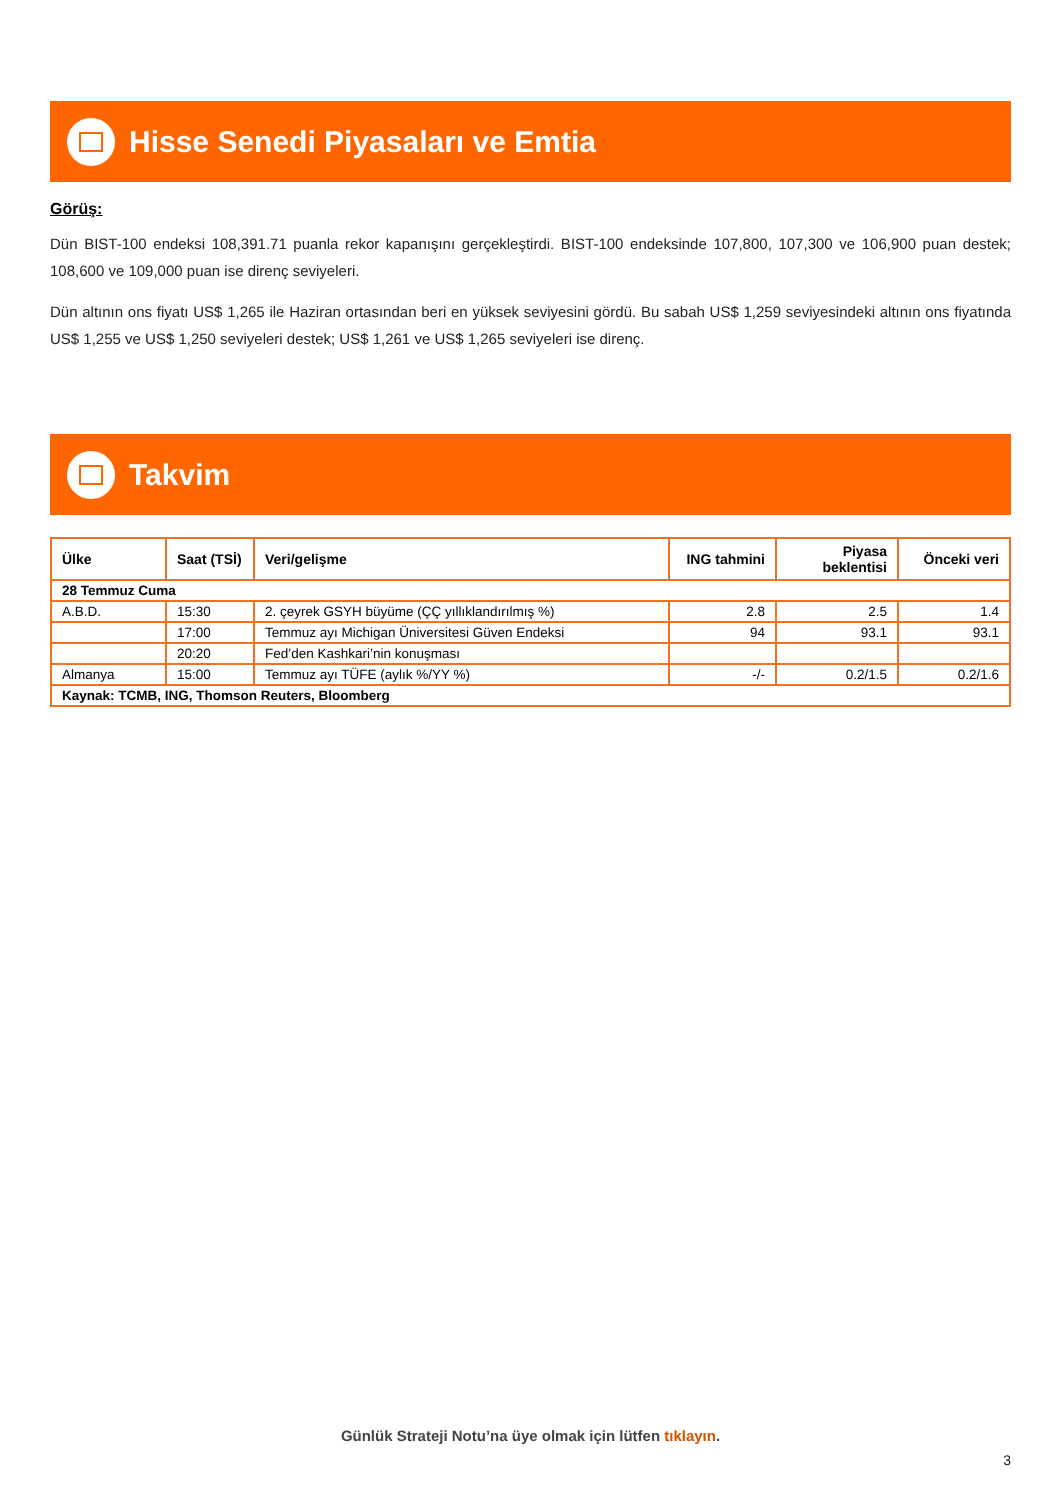Hisse Senedi Piyasaları ve Emtia
Görüş:
Dün BIST-100 endeksi 108,391.71 puanla rekor kapanışını gerçekleştirdi. BIST-100 endeksinde 107,800, 107,300 ve 106,900 puan destek; 108,600 ve 109,000 puan ise direnç seviyeleri.
Dün altının ons fiyatı US$ 1,265 ile Haziran ortasından beri en yüksek seviyesini gördü. Bu sabah US$ 1,259 seviyesindeki altının ons fiyatında US$ 1,255 ve US$ 1,250 seviyeleri destek; US$ 1,261 ve US$ 1,265 seviyeleri ise direnç.
Takvim
| Ülke | Saat (TSİ) | Veri/gelişme | ING tahmini | Piyasa beklentisi | Önceki veri |
| --- | --- | --- | --- | --- | --- |
| 28 Temmuz Cuma | | | | | |
| A.B.D. | 15:30 | 2. çeyrek GSYH büyüme (ÇÇ yıllıklandırılmış %) | 2.8 | 2.5 | 1.4 |
| | 17:00 | Temmuz ayı Michigan Üniversitesi Güven Endeksi | 94 | 93.1 | 93.1 |
| | 20:20 | Fed’den Kashkari’nin konuşması | | | |
| Almanya | 15:00 | Temmuz ayı TÜFE (aylık %/YY %) | -/- | 0.2/1.5 | 0.2/1.6 |
| Kaynak: TCMB, ING, Thomson Reuters, Bloomberg | | | | | |
Günlük Strateji Notu’na üye olmak için lütfen tıklayın.
3